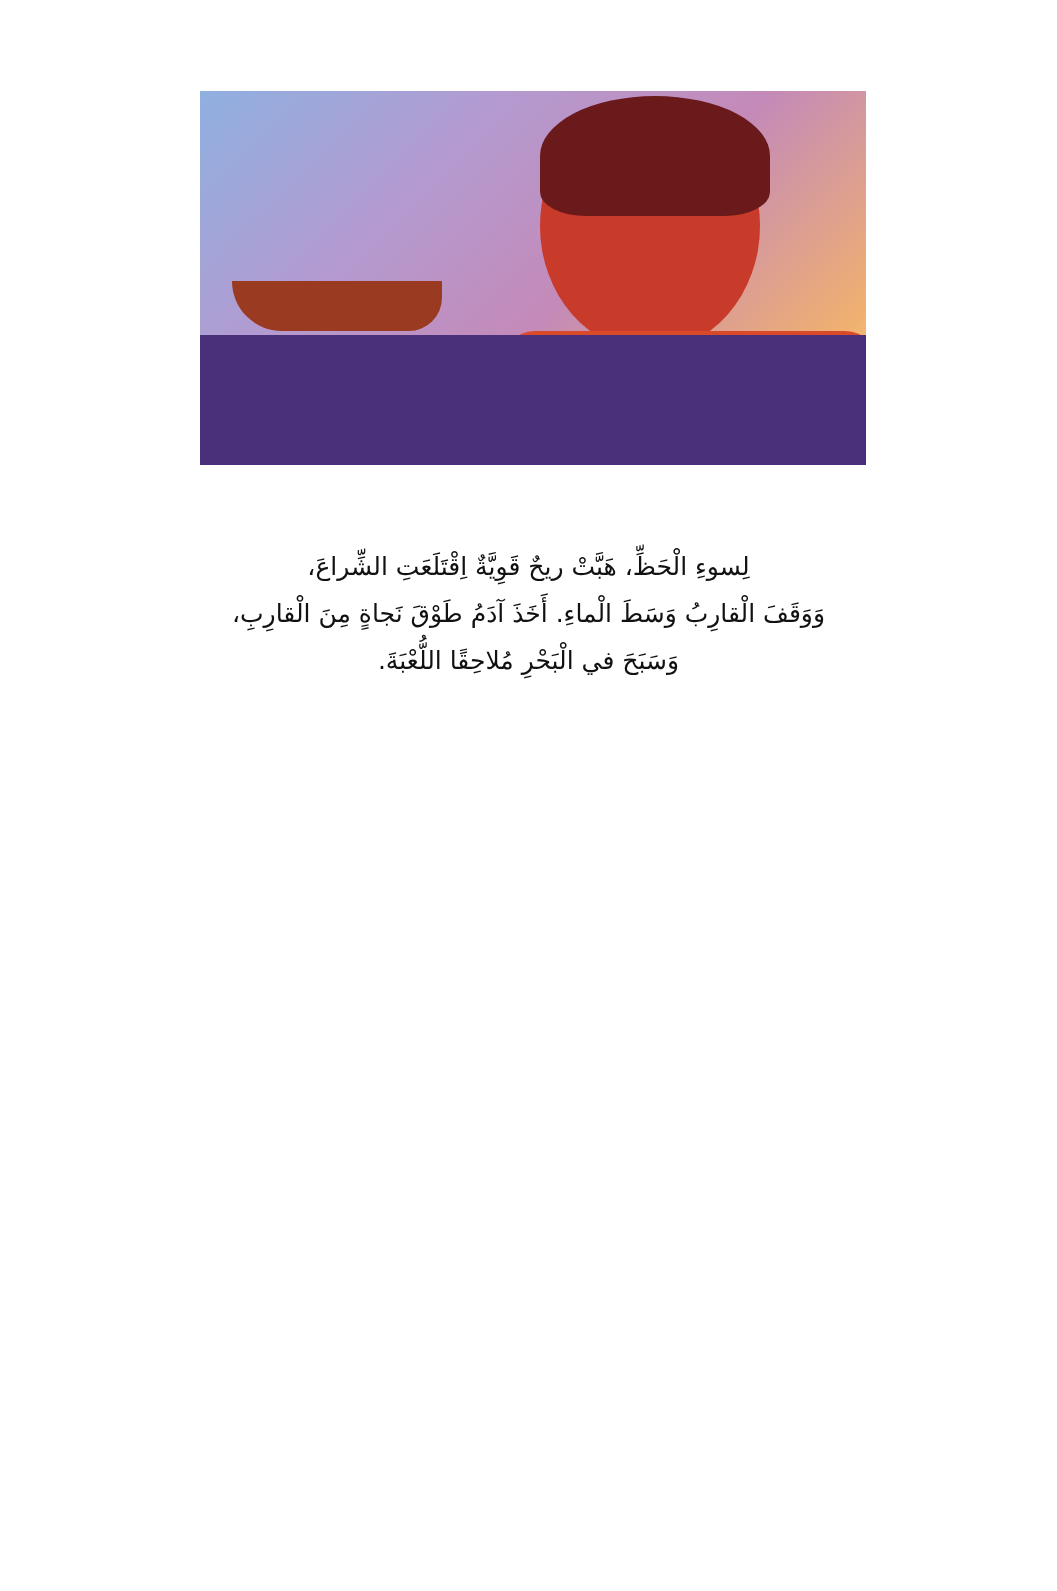لِسوءِ الْحَظِّ، هَبَّتْ ريحٌ قَوِيَّةٌ اِقْتَلَعَتِ الشِّراعَ،
وَوَقَفَ الْقارِبُ وَسَطَ الْماءِ. أَخَذَ آدَمُ طَوْقَ نَجاةٍ مِنَ الْقارِبِ،
وَسَبَحَ في الْبَحْرِ مُلاحِقًا اللُّعْبَةَ.